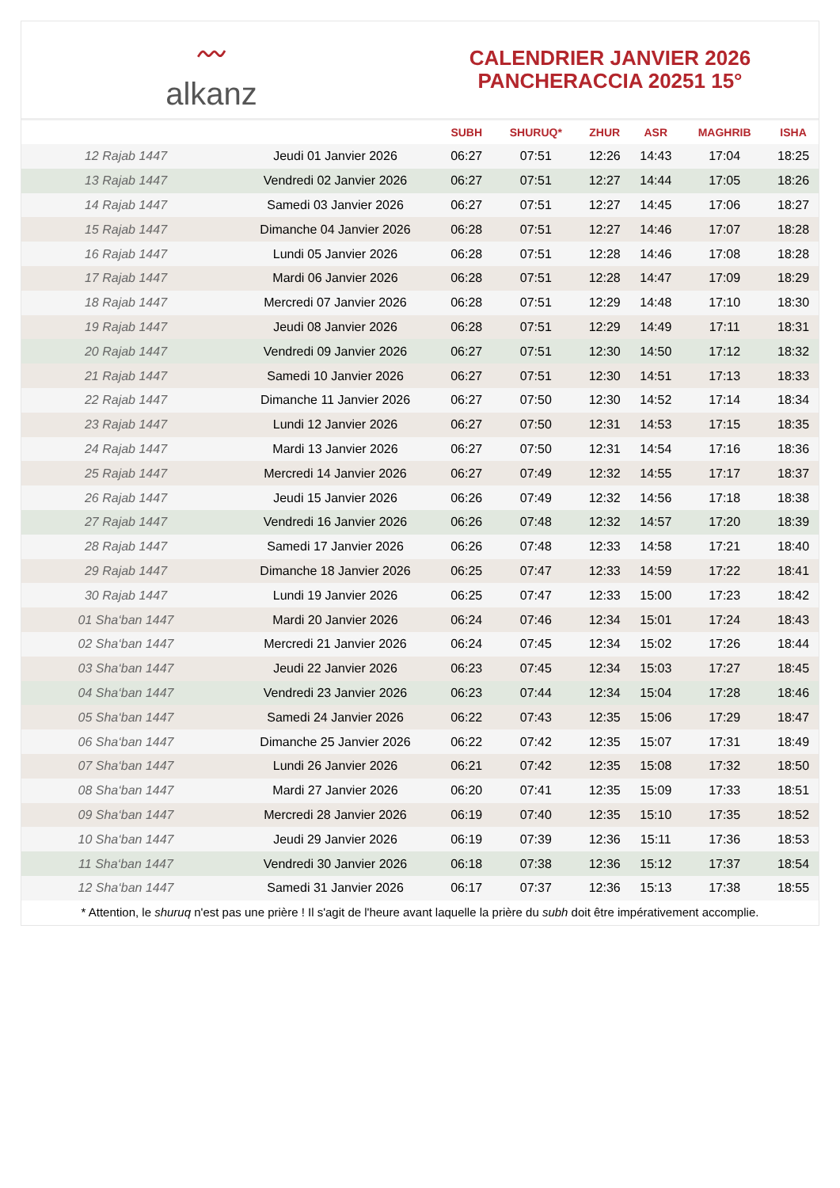〰
alkanz
CALENDRIER JANVIER 2026
PANCHERACCIA 20251 15°
| | | SUBH | SHURUQ* | ZHUR | ASR | MAGHRIB | ISHA |
| --- | --- | --- | --- | --- | --- | --- | --- |
| 12 Rajab 1447 | Jeudi 01 Janvier 2026 | 06:27 | 07:51 | 12:26 | 14:43 | 17:04 | 18:25 |
| 13 Rajab 1447 | Vendredi 02 Janvier 2026 | 06:27 | 07:51 | 12:27 | 14:44 | 17:05 | 18:26 |
| 14 Rajab 1447 | Samedi 03 Janvier 2026 | 06:27 | 07:51 | 12:27 | 14:45 | 17:06 | 18:27 |
| 15 Rajab 1447 | Dimanche 04 Janvier 2026 | 06:28 | 07:51 | 12:27 | 14:46 | 17:07 | 18:28 |
| 16 Rajab 1447 | Lundi 05 Janvier 2026 | 06:28 | 07:51 | 12:28 | 14:46 | 17:08 | 18:28 |
| 17 Rajab 1447 | Mardi 06 Janvier 2026 | 06:28 | 07:51 | 12:28 | 14:47 | 17:09 | 18:29 |
| 18 Rajab 1447 | Mercredi 07 Janvier 2026 | 06:28 | 07:51 | 12:29 | 14:48 | 17:10 | 18:30 |
| 19 Rajab 1447 | Jeudi 08 Janvier 2026 | 06:28 | 07:51 | 12:29 | 14:49 | 17:11 | 18:31 |
| 20 Rajab 1447 | Vendredi 09 Janvier 2026 | 06:27 | 07:51 | 12:30 | 14:50 | 17:12 | 18:32 |
| 21 Rajab 1447 | Samedi 10 Janvier 2026 | 06:27 | 07:51 | 12:30 | 14:51 | 17:13 | 18:33 |
| 22 Rajab 1447 | Dimanche 11 Janvier 2026 | 06:27 | 07:50 | 12:30 | 14:52 | 17:14 | 18:34 |
| 23 Rajab 1447 | Lundi 12 Janvier 2026 | 06:27 | 07:50 | 12:31 | 14:53 | 17:15 | 18:35 |
| 24 Rajab 1447 | Mardi 13 Janvier 2026 | 06:27 | 07:50 | 12:31 | 14:54 | 17:16 | 18:36 |
| 25 Rajab 1447 | Mercredi 14 Janvier 2026 | 06:27 | 07:49 | 12:32 | 14:55 | 17:17 | 18:37 |
| 26 Rajab 1447 | Jeudi 15 Janvier 2026 | 06:26 | 07:49 | 12:32 | 14:56 | 17:18 | 18:38 |
| 27 Rajab 1447 | Vendredi 16 Janvier 2026 | 06:26 | 07:48 | 12:32 | 14:57 | 17:20 | 18:39 |
| 28 Rajab 1447 | Samedi 17 Janvier 2026 | 06:26 | 07:48 | 12:33 | 14:58 | 17:21 | 18:40 |
| 29 Rajab 1447 | Dimanche 18 Janvier 2026 | 06:25 | 07:47 | 12:33 | 14:59 | 17:22 | 18:41 |
| 30 Rajab 1447 | Lundi 19 Janvier 2026 | 06:25 | 07:47 | 12:33 | 15:00 | 17:23 | 18:42 |
| 01 Sha‘ban 1447 | Mardi 20 Janvier 2026 | 06:24 | 07:46 | 12:34 | 15:01 | 17:24 | 18:43 |
| 02 Sha‘ban 1447 | Mercredi 21 Janvier 2026 | 06:24 | 07:45 | 12:34 | 15:02 | 17:26 | 18:44 |
| 03 Sha‘ban 1447 | Jeudi 22 Janvier 2026 | 06:23 | 07:45 | 12:34 | 15:03 | 17:27 | 18:45 |
| 04 Sha‘ban 1447 | Vendredi 23 Janvier 2026 | 06:23 | 07:44 | 12:34 | 15:04 | 17:28 | 18:46 |
| 05 Sha‘ban 1447 | Samedi 24 Janvier 2026 | 06:22 | 07:43 | 12:35 | 15:06 | 17:29 | 18:47 |
| 06 Sha‘ban 1447 | Dimanche 25 Janvier 2026 | 06:22 | 07:42 | 12:35 | 15:07 | 17:31 | 18:49 |
| 07 Sha‘ban 1447 | Lundi 26 Janvier 2026 | 06:21 | 07:42 | 12:35 | 15:08 | 17:32 | 18:50 |
| 08 Sha‘ban 1447 | Mardi 27 Janvier 2026 | 06:20 | 07:41 | 12:35 | 15:09 | 17:33 | 18:51 |
| 09 Sha‘ban 1447 | Mercredi 28 Janvier 2026 | 06:19 | 07:40 | 12:35 | 15:10 | 17:35 | 18:52 |
| 10 Sha‘ban 1447 | Jeudi 29 Janvier 2026 | 06:19 | 07:39 | 12:36 | 15:11 | 17:36 | 18:53 |
| 11 Sha‘ban 1447 | Vendredi 30 Janvier 2026 | 06:18 | 07:38 | 12:36 | 15:12 | 17:37 | 18:54 |
| 12 Sha‘ban 1447 | Samedi 31 Janvier 2026 | 06:17 | 07:37 | 12:36 | 15:13 | 17:38 | 18:55 |
* Attention, le shuruq n'est pas une prière ! Il s'agit de l'heure avant laquelle la prière du subh doit être impérativement accomplie.